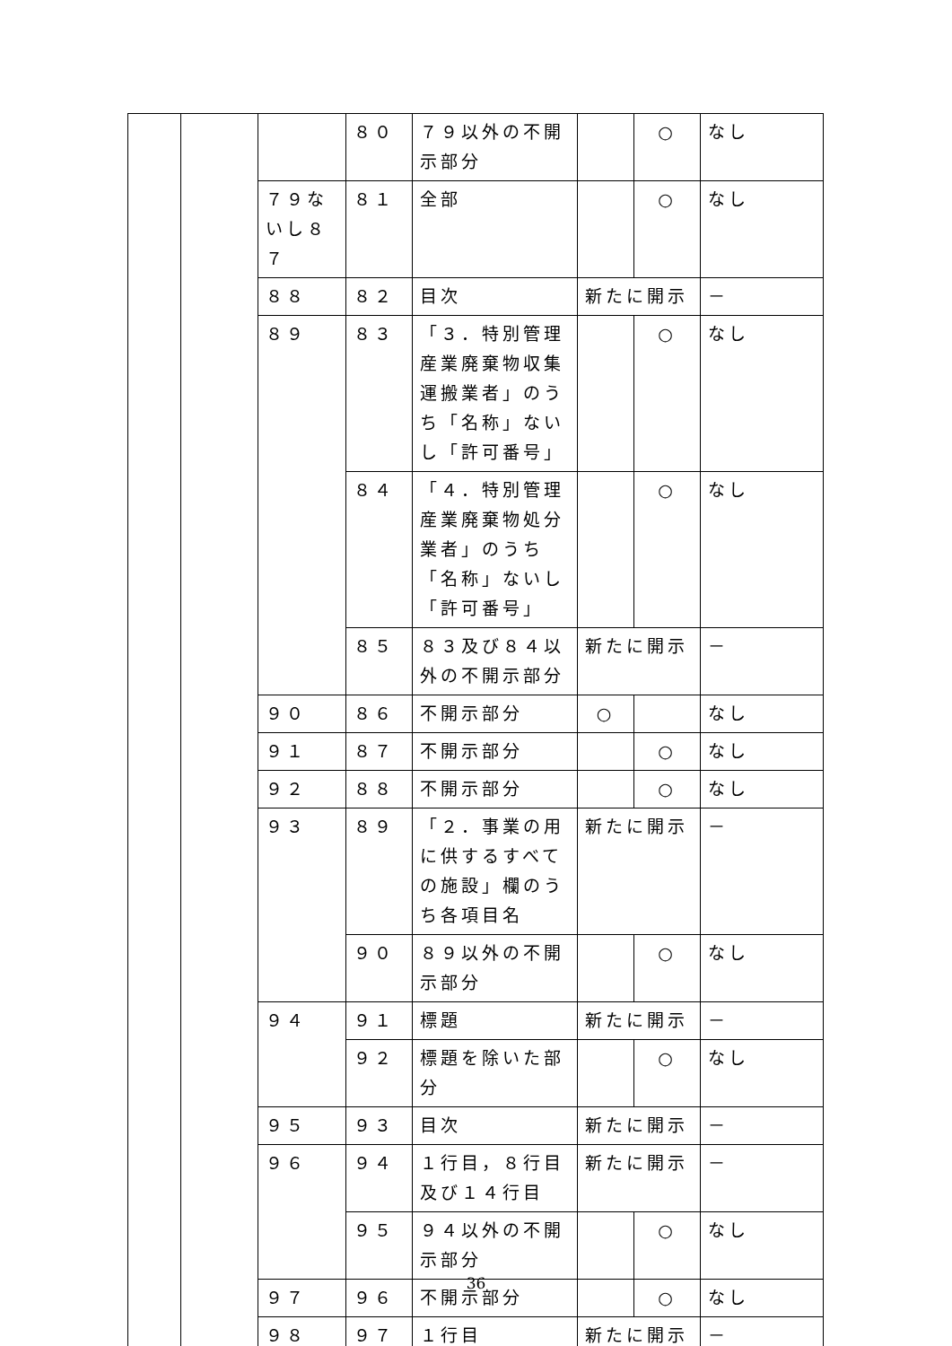| | | | ８０ | ７９以外の不開示部分 | | ○ | なし |
| | | ７９ないし８７ | ８１ | 全部 | | ○ | なし |
| | | ８８ | ８２ | 目次 | 新たに開示 | | － |
| | | ８９ | ８３ | 「３．特別管理産業廃棄物収集運搬業者」のうち「名称」ないし「許可番号」 | | ○ | なし |
| | | | ８４ | 「４．特別管理産業廃棄物処分業者」のうち「名称」ないし「許可番号」 | | ○ | なし |
| | | | ８５ | ８３及び８４以外の不開示部分 | 新たに開示 | | － |
| | | ９０ | ８６ | 不開示部分 | ○ | | なし |
| | | ９１ | ８７ | 不開示部分 | | ○ | なし |
| | | ９２ | ８８ | 不開示部分 | | ○ | なし |
| | | ９３ | ８９ | 「２．事業の用に供するすべての施設」欄のうち各項目名 | 新たに開示 | | － |
| | | | ９０ | ８９以外の不開示部分 | | ○ | なし |
| | | ９４ | ９１ | 標題 | 新たに開示 | | － |
| | | | ９２ | 標題を除いた部分 | | ○ | なし |
| | | ９５ | ９３ | 目次 | 新たに開示 | | － |
| | | ９６ | ９４ | １行目，８行目及び１４行目 | 新たに開示 | | － |
| | | | ９５ | ９４以外の不開示部分 | | ○ | なし |
| | | ９７ | ９６ | 不開示部分 | | ○ | なし |
| | | ９８ | ９７ | １行目 | 新たに開示 | | － |
36